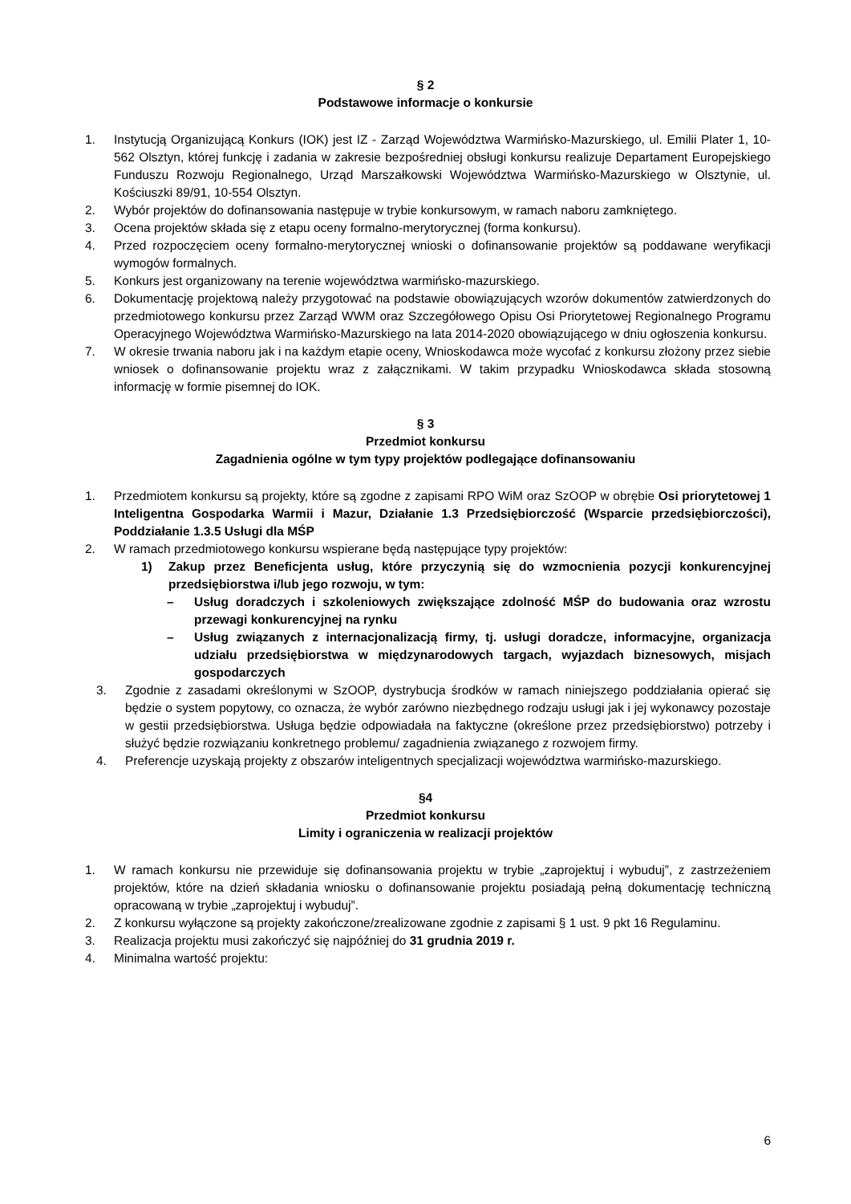§ 2
Podstawowe informacje o konkursie
1. Instytucją Organizującą Konkurs (IOK) jest IZ - Zarząd Województwa Warmińsko-Mazurskiego, ul. Emilii Plater 1, 10-562 Olsztyn, której funkcję i zadania w zakresie bezpośredniej obsługi konkursu realizuje Departament Europejskiego Funduszu Rozwoju Regionalnego, Urząd Marszałkowski Województwa Warmińsko-Mazurskiego w Olsztynie, ul. Kościuszki 89/91, 10-554 Olsztyn.
2. Wybór projektów do dofinansowania następuje w trybie konkursowym, w ramach naboru zamkniętego.
3. Ocena projektów składa się z etapu oceny formalno-merytorycznej (forma konkursu).
4. Przed rozpoczęciem oceny formalno-merytorycznej wnioski o dofinansowanie projektów są poddawane weryfikacji wymogów formalnych.
5. Konkurs jest organizowany na terenie województwa warmińsko-mazurskiego.
6. Dokumentację projektową należy przygotować na podstawie obowiązujących wzorów dokumentów zatwierdzonych do przedmiotowego konkursu przez Zarząd WWM oraz Szczegółowego Opisu Osi Priorytetowej Regionalnego Programu Operacyjnego Województwa Warmińsko-Mazurskiego na lata 2014-2020 obowiązującego w dniu ogłoszenia konkursu.
7. W okresie trwania naboru jak i na każdym etapie oceny, Wnioskodawca może wycofać z konkursu złożony przez siebie wniosek o dofinansowanie projektu wraz z załącznikami. W takim przypadku Wnioskodawca składa stosowną informację w formie pisemnej do IOK.
§ 3
Przedmiot konkursu
Zagadnienia ogólne w tym typy projektów podlegające dofinansowaniu
1. Przedmiotem konkursu są projekty, które są zgodne z zapisami RPO WiM oraz SzOOP w obrębie Osi priorytetowej 1 Inteligentna Gospodarka Warmii i Mazur, Działanie 1.3 Przedsiębiorczość (Wsparcie przedsiębiorczości), Poddziałanie 1.3.5 Usługi dla MŚP
2. W ramach przedmiotowego konkursu wspierane będą następujące typy projektów:
1) Zakup przez Beneficjenta usług, które przyczynią się do wzmocnienia pozycji konkurencyjnej przedsiębiorstwa i/lub jego rozwoju, w tym:
– Usług doradczych i szkoleniowych zwiększające zdolność MŚP do budowania oraz wzrostu przewagi konkurencyjnej na rynku
– Usług związanych z internacjonalizacją firmy, tj. usługi doradcze, informacyjne, organizacja udziału przedsiębiorstwa w międzynarodowych targach, wyjazdach biznesowych, misjach gospodarczych
3. Zgodnie z zasadami określonymi w SzOOP, dystrybucja środków w ramach niniejszego poddziałania opierać się będzie o system popytowy, co oznacza, że wybór zarówno niezbędnego rodzaju usługi jak i jej wykonawcy pozostaje w gestii przedsiębiorstwa. Usługa będzie odpowiadała na faktyczne (określone przez przedsiębiorstwo) potrzeby i służyć będzie rozwiązaniu konkretnego problemu/ zagadnienia związanego z rozwojem firmy.
4. Preferencje uzyskają projekty z obszarów inteligentnych specjalizacji województwa warmińsko-mazurskiego.
§4
Przedmiot konkursu
Limity i ograniczenia w realizacji projektów
1. W ramach konkursu nie przewiduje się dofinansowania projektu w trybie „zaprojektuj i wybuduj”, z zastrzeżeniem projektów, które na dzień składania wniosku o dofinansowanie projektu posiadają pełną dokumentację techniczną opracowaną w trybie „zaprojektuj i wybuduj”.
2. Z konkursu wyłączone są projekty zakończone/zrealizowane zgodnie z zapisami § 1 ust. 9 pkt 16 Regulaminu.
3. Realizacja projektu musi zakończyć się najpóźniej do 31 grudnia 2019 r.
4. Minimalna wartość projektu:
6